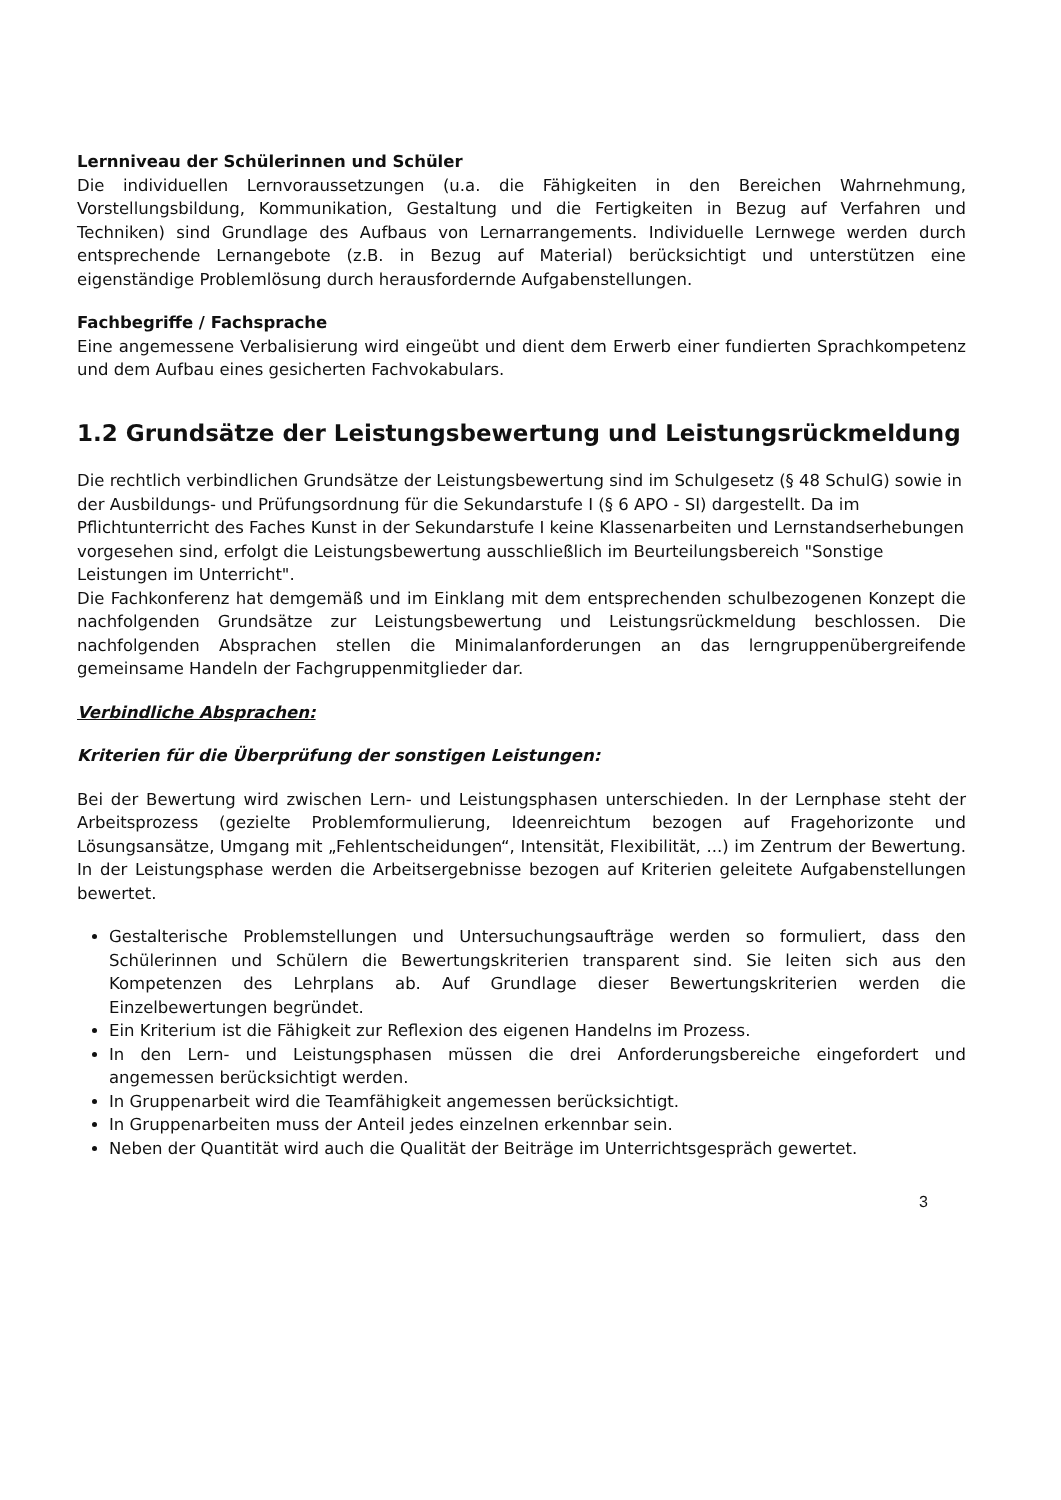Lernniveau der Schülerinnen und Schüler
Die individuellen Lernvoraussetzungen (u.a. die Fähigkeiten in den Bereichen Wahrnehmung, Vorstellungsbildung, Kommunikation, Gestaltung und die Fertigkeiten in Bezug auf Verfahren und Techniken) sind Grundlage des Aufbaus von Lernarrangements. Individuelle Lernwege werden durch entsprechende Lernangebote (z.B. in Bezug auf Material) berücksichtigt und unterstützen eine eigenständige Problemlösung durch herausfordernde Aufgabenstellungen.
Fachbegriffe / Fachsprache
Eine angemessene Verbalisierung wird eingeübt und dient dem Erwerb einer fundierten Sprachkompetenz und dem Aufbau eines gesicherten Fachvokabulars.
1.2 Grundsätze der Leistungsbewertung und Leistungsrückmeldung
Die rechtlich verbindlichen Grundsätze der Leistungsbewertung sind im Schulgesetz (§ 48 SchulG) sowie in der Ausbildungs- und Prüfungsordnung für die Sekundarstufe I (§ 6 APO - SI) dargestellt. Da im Pflichtunterricht des Faches Kunst in der Sekundarstufe I keine Klassenarbeiten und Lernstandserhebungen vorgesehen sind, erfolgt die Leistungsbewertung ausschließlich im Beurteilungsbereich "Sonstige Leistungen im Unterricht".
Die Fachkonferenz hat demgemäß und im Einklang mit dem entsprechenden schulbezogenen Konzept die nachfolgenden Grundsätze zur Leistungsbewertung und Leistungsrückmeldung beschlossen. Die nachfolgenden Absprachen stellen die Minimalanforderungen an das lerngruppenübergreifende gemeinsame Handeln der Fachgruppenmitglieder dar.
Verbindliche Absprachen:
Kriterien für die Überprüfung der sonstigen Leistungen:
Bei der Bewertung wird zwischen Lern- und Leistungsphasen unterschieden. In der Lernphase steht der Arbeitsprozess (gezielte Problemformulierung, Ideenreichtum bezogen auf Fragehorizonte und Lösungsansätze, Umgang mit „Fehlentscheidungen“, Intensität, Flexibilität, ...) im Zentrum der Bewertung. In der Leistungsphase werden die Arbeitsergebnisse bezogen auf Kriterien geleitete Aufgabenstellungen bewertet.
Gestalterische Problemstellungen und Untersuchungsaufträge werden so formuliert, dass den Schülerinnen und Schülern die Bewertungskriterien transparent sind. Sie leiten sich aus den Kompetenzen des Lehrplans ab. Auf Grundlage dieser Bewertungskriterien werden die Einzelbewertungen begründet.
Ein Kriterium ist die Fähigkeit zur Reflexion des eigenen Handelns im Prozess.
In den Lern- und Leistungsphasen müssen die drei Anforderungsbereiche eingefordert und angemessen berücksichtigt werden.
In Gruppenarbeit wird die Teamfähigkeit angemessen berücksichtigt.
In Gruppenarbeiten muss der Anteil jedes einzelnen erkennbar sein.
Neben der Quantität wird auch die Qualität der Beiträge im Unterrichtsgespräch gewertet.
3